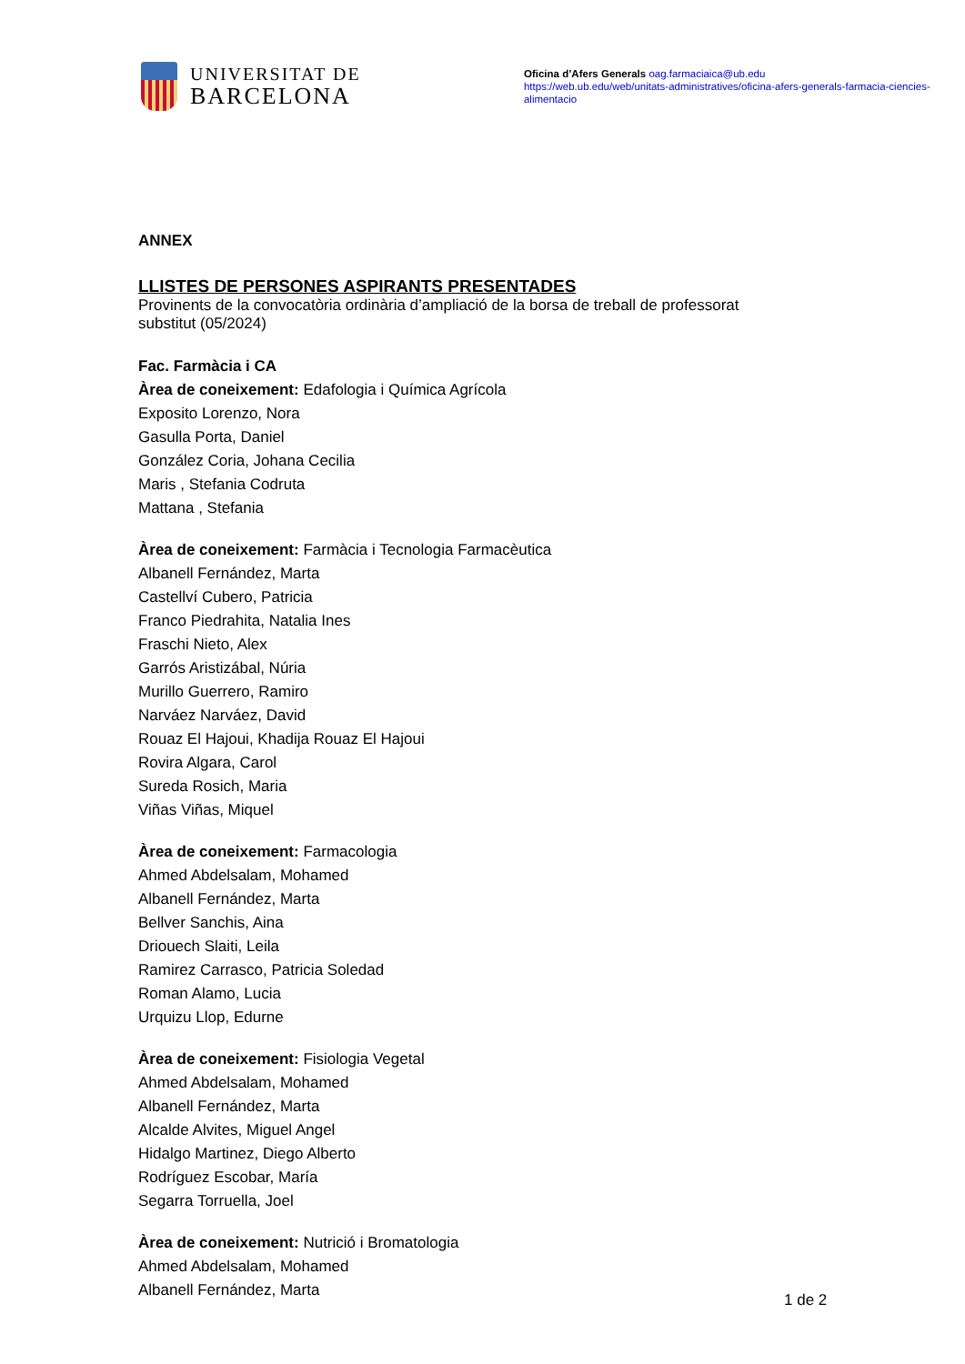UNIVERSITAT DE
BARCELONA
Oficina d’Afers Generals oag.farmaciaica@ub.edu
https://web.ub.edu/web/unitats-administratives/oficina-afers-generals-farmacia-ciencies-alimentacio
ANNEX
LLISTES DE PERSONES ASPIRANTS PRESENTADES
Provinents de la convocatòria ordinària d’ampliació de la borsa de treball de professorat substitut (05/2024)
Fac. Farmàcia i CA
Àrea de coneixement: Edafologia i Química Agrícola
Exposito Lorenzo, Nora
Gasulla Porta, Daniel
González Coria, Johana Cecilia
Maris , Stefania Codruta
Mattana , Stefania
Àrea de coneixement: Farmàcia i Tecnologia Farmacèutica
Albanell Fernández, Marta
Castellví Cubero, Patricia
Franco Piedrahita, Natalia Ines
Fraschi Nieto, Alex
Garrós Aristizábal, Núria
Murillo Guerrero, Ramiro
Narváez Narváez, David
Rouaz El Hajoui, Khadija Rouaz El Hajoui
Rovira Algara, Carol
Sureda Rosich, Maria
Viñas Viñas, Miquel
Àrea de coneixement: Farmacologia
Ahmed Abdelsalam, Mohamed
Albanell Fernández, Marta
Bellver Sanchis, Aina
Driouech Slaiti, Leila
Ramirez Carrasco, Patricia Soledad
Roman Alamo, Lucia
Urquizu Llop, Edurne
Àrea de coneixement: Fisiologia Vegetal
Ahmed Abdelsalam, Mohamed
Albanell Fernández, Marta
Alcalde Alvites, Miguel Angel
Hidalgo Martinez, Diego Alberto
Rodríguez Escobar, María
Segarra Torruella, Joel
Àrea de coneixement: Nutrició i Bromatologia
Ahmed Abdelsalam, Mohamed
Albanell Fernández, Marta
1 de 2